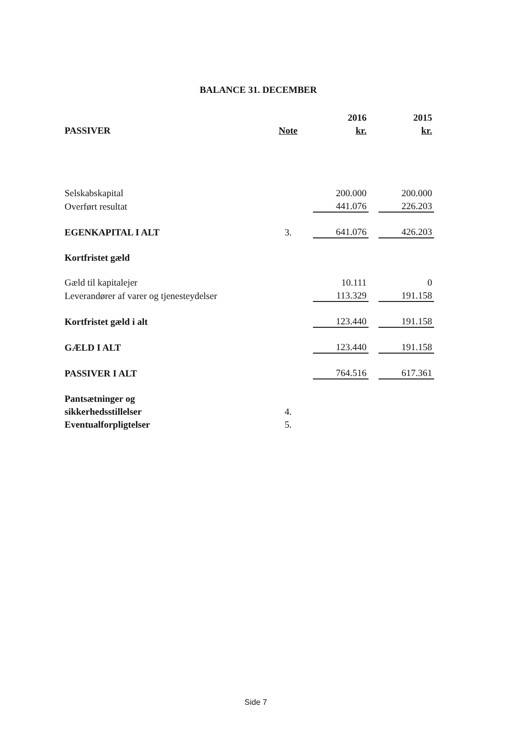BALANCE 31. DECEMBER
| | | 2016 | | 2015 |
| --- | --- | --- | --- | --- |
| PASSIVER | Note | kr. | | kr. |
| Selskabskapital | | 200.000 | | 200.000 |
| Overført resultat | | 441.076 | | 226.203 |
| EGENKAPITAL I ALT | 3. | 641.076 | | 426.203 |
| Kortfristet gæld | | | | |
| Gæld til kapitalejer | | 10.111 | | 0 |
| Leverandører af varer og tjenesteydelser | | 113.329 | | 191.158 |
| Kortfristet gæld i alt | | 123.440 | | 191.158 |
| GÆLD I ALT | | 123.440 | | 191.158 |
| PASSIVER I ALT | | 764.516 | | 617.361 |
| Pantsætninger og | | | | |
| sikkerhedsstillelser | 4. | | | |
| Eventualforpligtelser | 5. | | | |
Side 7